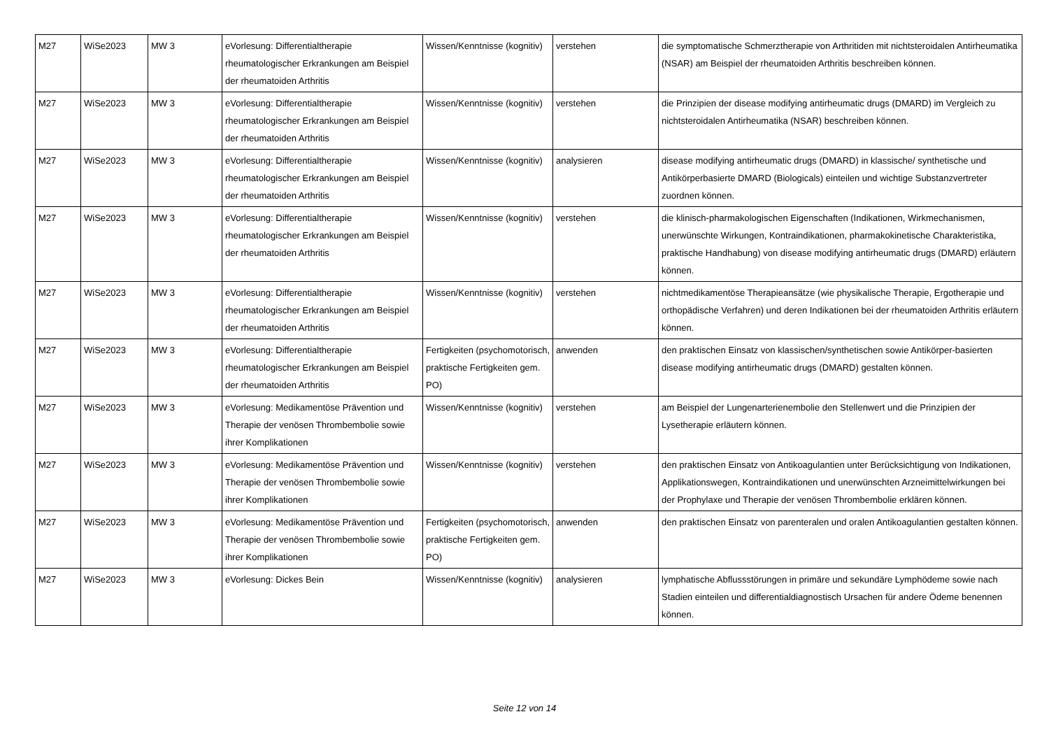| M27 | WiSe2023 | MW 3 | eVorlesung: Differentialtherapie rheumatologischer Erkrankungen am Beispiel der rheumatoiden Arthritis | Wissen/Kenntnisse (kognitiv) | verstehen | die symptomatische Schmerztherapie von Arthritiden mit nichtsteroidalen Antirheumatika (NSAR) am Beispiel der rheumatoiden Arthritis beschreiben können. |
| M27 | WiSe2023 | MW 3 | eVorlesung: Differentialtherapie rheumatologischer Erkrankungen am Beispiel der rheumatoiden Arthritis | Wissen/Kenntnisse (kognitiv) | verstehen | die Prinzipien der disease modifying antirheumatic drugs (DMARD) im Vergleich zu nichtsteroidalen Antirheumatika (NSAR) beschreiben können. |
| M27 | WiSe2023 | MW 3 | eVorlesung: Differentialtherapie rheumatologischer Erkrankungen am Beispiel der rheumatoiden Arthritis | Wissen/Kenntnisse (kognitiv) | analysieren | disease modifying antirheumatic drugs (DMARD) in klassische/ synthetische und Antikörperbasierte DMARD (Biologicals) einteilen und wichtige Substanzvertreter zuordnen können. |
| M27 | WiSe2023 | MW 3 | eVorlesung: Differentialtherapie rheumatologischer Erkrankungen am Beispiel der rheumatoiden Arthritis | Wissen/Kenntnisse (kognitiv) | verstehen | die klinisch-pharmakologischen Eigenschaften (Indikationen, Wirkmechanismen, unerwünschte Wirkungen, Kontraindikationen, pharmakokinetische Charakteristika, praktische Handhabung) von disease modifying antirheumatic drugs (DMARD) erläutern können. |
| M27 | WiSe2023 | MW 3 | eVorlesung: Differentialtherapie rheumatologischer Erkrankungen am Beispiel der rheumatoiden Arthritis | Wissen/Kenntnisse (kognitiv) | verstehen | nichtmedikamentöse Therapieansätze (wie physikalische Therapie, Ergotherapie und orthopädische Verfahren) und deren Indikationen bei der rheumatoiden Arthritis erläutern können. |
| M27 | WiSe2023 | MW 3 | eVorlesung: Differentialtherapie rheumatologischer Erkrankungen am Beispiel der rheumatoiden Arthritis | Fertigkeiten (psychomotorisch, praktische Fertigkeiten gem. PO) | anwenden | den praktischen Einsatz von klassischen/synthetischen sowie Antikörper-basierten disease modifying antirheumatic drugs (DMARD) gestalten können. |
| M27 | WiSe2023 | MW 3 | eVorlesung: Medikamentöse Prävention und Therapie der venösen Thrombembolie sowie ihrer Komplikationen | Wissen/Kenntnisse (kognitiv) | verstehen | am Beispiel der Lungenarterienembolie den Stellenwert und die Prinzipien der Lysetherapie erläutern können. |
| M27 | WiSe2023 | MW 3 | eVorlesung: Medikamentöse Prävention und Therapie der venösen Thrombembolie sowie ihrer Komplikationen | Wissen/Kenntnisse (kognitiv) | verstehen | den praktischen Einsatz von Antikoagulantien unter Berücksichtigung von Indikationen, Applikationswegen, Kontraindikationen und unerwünschten Arzneimittelwirkungen bei der Prophylaxe und Therapie der venösen Thrombembolie erklären können. |
| M27 | WiSe2023 | MW 3 | eVorlesung: Medikamentöse Prävention und Therapie der venösen Thrombembolie sowie ihrer Komplikationen | Fertigkeiten (psychomotorisch, praktische Fertigkeiten gem. PO) | anwenden | den praktischen Einsatz von parenteralen und oralen Antikoagulantien gestalten können. |
| M27 | WiSe2023 | MW 3 | eVorlesung: Dickes Bein | Wissen/Kenntnisse (kognitiv) | analysieren | lymphatische Abflussstörungen in primäre und sekundäre Lymphödeme sowie nach Stadien einteilen und differentialdiagnostisch Ursachen für andere Ödeme benennen können. |
Seite 12 von 14